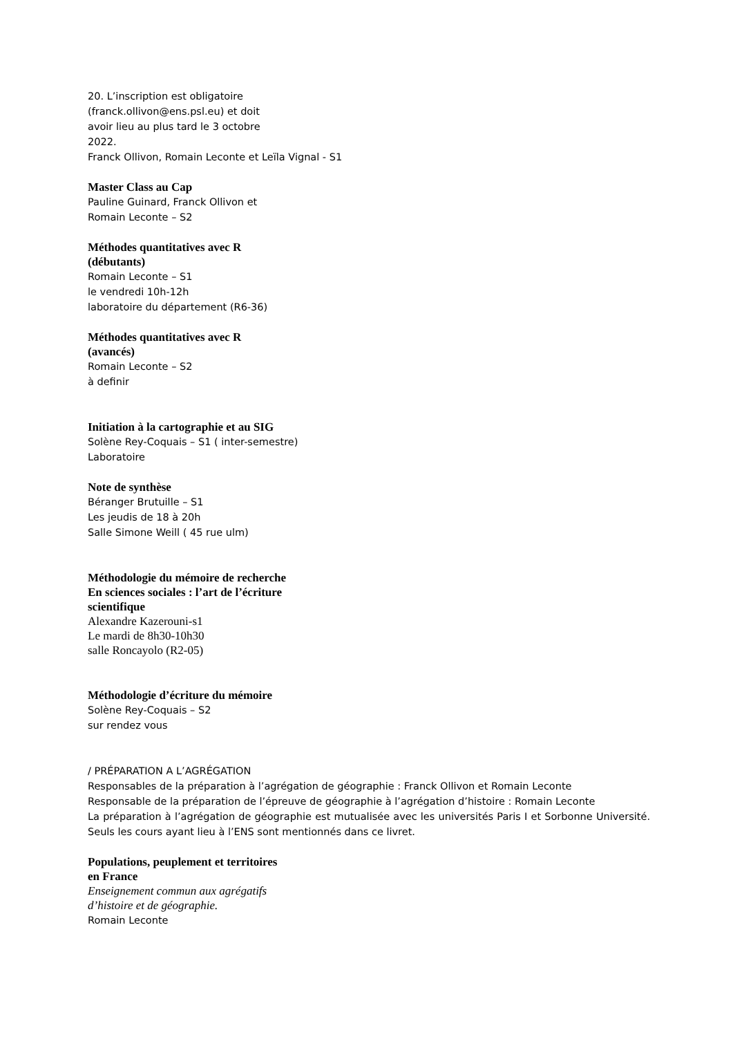20. L’inscription est obligatoire
(franck.ollivon@ens.psl.eu) et doit
avoir lieu au plus tard le 3 octobre
2022.
Franck Ollivon, Romain Leconte et Leïla Vignal - S1
Master Class au Cap
Pauline Guinard, Franck Ollivon et
Romain Leconte – S2
Méthodes quantitatives avec R
(débutants)
Romain Leconte – S1
le vendredi 10h-12h
laboratoire du département (R6-36)
Méthodes quantitatives avec R
(avancés)
Romain Leconte – S2
à definir
Initiation à la cartographie et au SIG
Solène Rey-Coquais – S1 ( inter-semestre)
Laboratoire
Note de synthèse
Béranger Brutuille – S1
Les jeudis de 18 à 20h
Salle Simone Weill ( 45 rue ulm)
Méthodologie du mémoire de recherche
En sciences sociales : l’art de l’écriture
scientifique
Alexandre Kazerouni-s1
Le mardi de 8h30-10h30
salle Roncayolo (R2-05)
Méthodologie d’écriture du mémoire
Solène Rey-Coquais – S2
sur rendez vous
/ PRÉPARATION A L’AGRÉGATION
Responsables de la préparation à l’agrégation de géographie : Franck Ollivon et Romain Leconte
Responsable de la préparation de l’épreuve de géographie à l’agrégation d’histoire : Romain Leconte
La préparation à l’agrégation de géographie est mutualisée avec les universités Paris I et Sorbonne Université. Seuls les cours ayant lieu à l’ENS sont mentionnés dans ce livret.
Populations, peuplement et territoires
en France
Enseignement commun aux agrégatifs
d’histoire et de géographie.
Romain Leconte